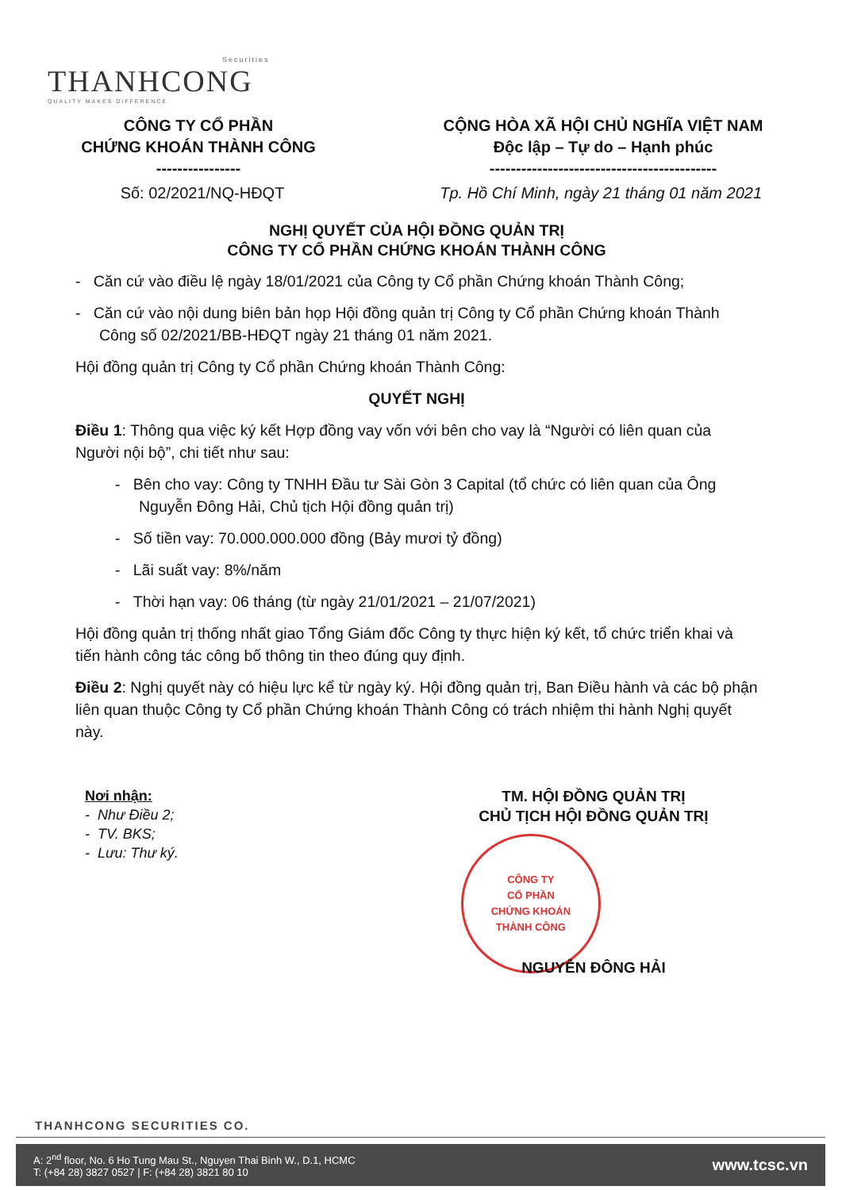Securities
THANHCONG
QUALITY MAKES DIFFERENCE
CÔNG TY CỔ PHẦN
CHỨNG KHOÁN THÀNH CÔNG
----------------
CỘNG HÒA XÃ HỘI CHỦ NGHĨA VIỆT NAM
Độc lập – Tự do – Hạnh phúc
-------------------------------------------
Số: 02/2021/NQ-HĐQT Tp. Hồ Chí Minh, ngày 21 tháng 01 năm 2021
NGHỊ QUYẾT CỦA HỘI ĐỒNG QUẢN TRỊ
CÔNG TY CỔ PHẦN CHỨNG KHOÁN THÀNH CÔNG
- Căn cứ vào điều lệ ngày 18/01/2021 của Công ty Cổ phần Chứng khoán Thành Công;
- Căn cứ vào nội dung biên bản họp Hội đồng quản trị Công ty Cổ phần Chứng khoán Thành Công số 02/2021/BB-HĐQT ngày 21 tháng 01 năm 2021.
Hội đồng quản trị Công ty Cổ phần Chứng khoán Thành Công:
QUYẾT NGHỊ
Điều 1: Thông qua việc ký kết Hợp đồng vay vốn với bên cho vay là “Người có liên quan của Người nội bộ”, chi tiết như sau:
- Bên cho vay: Công ty TNHH Đầu tư Sài Gòn 3 Capital (tổ chức có liên quan của Ông Nguyễn Đông Hải, Chủ tịch Hội đồng quản trị)
- Số tiền vay: 70.000.000.000 đồng (Bảy mươi tỷ đồng)
- Lãi suất vay: 8%/năm
- Thời hạn vay: 06 tháng (từ ngày 21/01/2021 – 21/07/2021)
Hội đồng quản trị thống nhất giao Tổng Giám đốc Công ty thực hiện ký kết, tổ chức triển khai và tiến hành công tác công bố thông tin theo đúng quy định.
Điều 2: Nghị quyết này có hiệu lực kể từ ngày ký. Hội đồng quản trị, Ban Điều hành và các bộ phận liên quan thuộc Công ty Cổ phần Chứng khoán Thành Công có trách nhiệm thi hành Nghị quyết này.
Nơi nhận:
- Như Điều 2;
- TV. BKS;
- Lưu: Thư ký.
TM. HỘI ĐỒNG QUẢN TRỊ
CHỦ TỊCH HỘI ĐỒNG QUẢN TRỊ
CÔNG TY
CỔ PHẦN
CHỨNG KHOÁN
THÀNH CÔNG
NGUYỄN ĐÔNG HẢI
THANHCONG SECURITIES CO.
A: 2<sup>nd</sup> floor, No. 6 Ho Tung Mau St., Nguyen Thai Binh W., D.1, HCMC
T: (+84 28) 3827 0527 | F: (+84 28) 3821 80 10
www.tcsc.vn